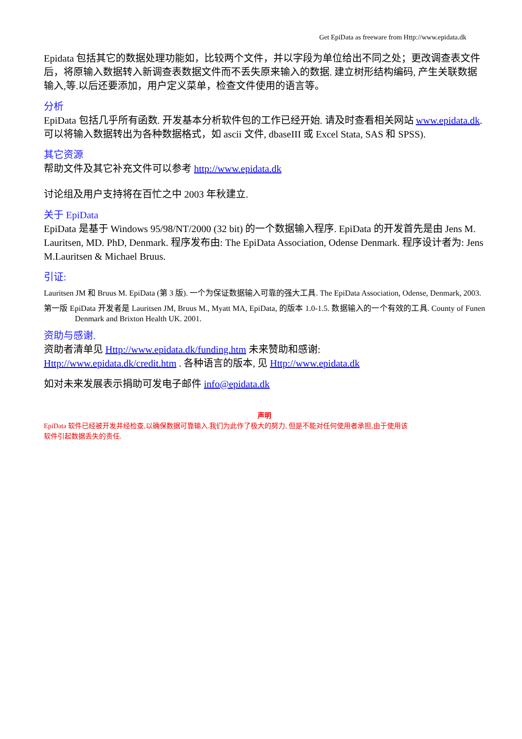Get EpiData as freeware from Http://www.epidata.dk
Epidata 包括其它的数据处理功能如，比较两个文件，并以字段为单位给出不同之处；更改调查表文件后，将原输入数据转入新调查表数据文件而不丢失原来输入的数据. 建立树形结构编码, 产生关联数据输入,等.以后还要添加，用户定义菜单，检查文件使用的语言等。
分析
EpiData 包括几乎所有函数. 开发基本分析软件包的工作已经开始. 请及时查看相关网站 www.epidata.dk. 可以将输入数据转出为各种数据格式，如 ascii 文件, dbaseIII 或 Excel Stata, SAS 和 SPSS).
其它资源
帮助文件及其它补充文件可以参考 http://www.epidata.dk
讨论组及用户支持将在百忙之中 2003 年秋建立.
关于 EpiData
EpiData 是基于 Windows 95/98/NT/2000 (32 bit) 的一个数据输入程序. EpiData 的开发首先是由 Jens M. Lauritsen, MD. PhD, Denmark. 程序发布由: The EpiData Association, Odense Denmark. 程序设计者为: Jens M.Lauritsen & Michael Bruus.
引证:
Lauritsen JM 和 Bruus M. EpiData (第 3 版). 一个为保证数据输入可靠的强大工具. The EpiData Association, Odense, Denmark, 2003.
第一版 EpiData 开发者是 Lauritsen JM, Bruus M., Myatt MA, EpiData, 的版本 1.0-1.5. 数据输入的一个有效的工具. County of Funen Denmark and Brixton Health UK. 2001.
资助与感谢.
资助者清单见 Http://www.epidata.dk/funding.htm 未来赞助和感谢:
Http://www.epidata.dk/credit.htm . 各种语言的版本, 见 Http://www.epidata.dk
如对未来发展表示捐助可发电子邮件 info@epidata.dk
声明
EpiData 软件已经被开发并经检查,以确保数据可靠输入.我们为此作了极大的努力, 但是不能对任何使用者承担,由于使用该
软件引起数据丢失的责任.